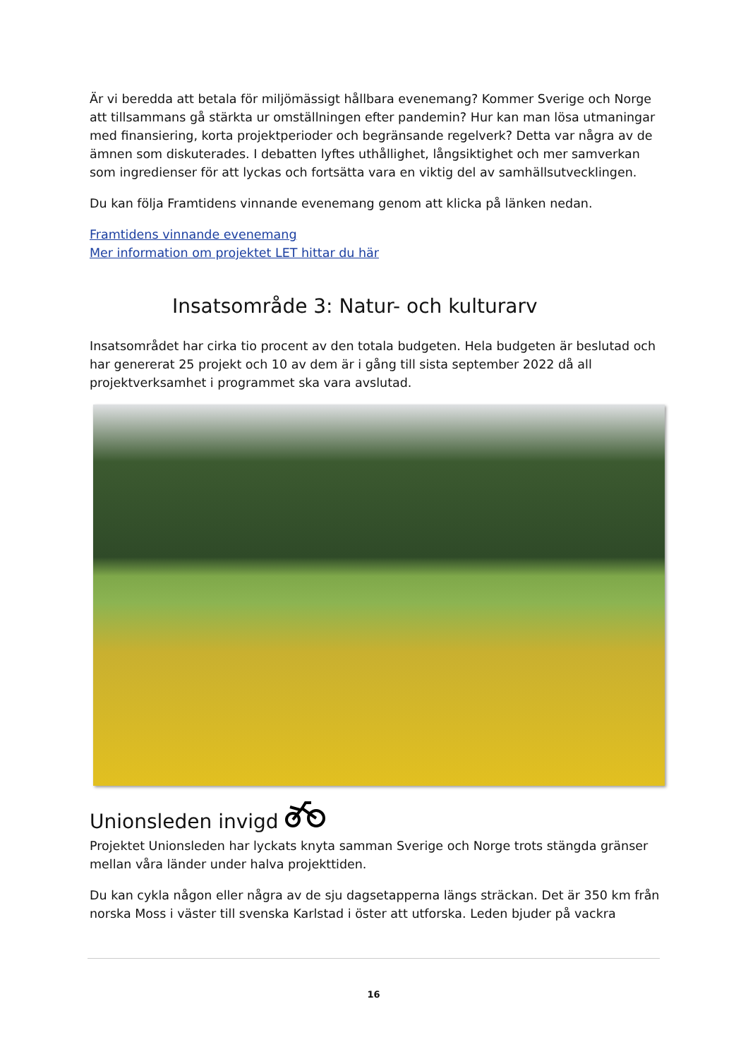Är vi beredda att betala för miljömässigt hållbara evenemang? Kommer Sverige och Norge att tillsammans gå stärkta ur omställningen efter pandemin? Hur kan man lösa utmaningar med finansiering, korta projektperioder och begränsande regelverk? Detta var några av de ämnen som diskuterades. I debatten lyftes uthållighet, långsiktighet och mer samverkan som ingredienser för att lyckas och fortsätta vara en viktig del av samhällsutvecklingen.
Du kan följa Framtidens vinnande evenemang genom att klicka på länken nedan.
Framtidens vinnande evenemang
Mer information om projektet LET hittar du här
Insatsområde 3: Natur- och kulturarv
Insatsområdet har cirka tio procent av den totala budgeten. Hela budgeten är beslutad och har genererat 25 projekt och 10 av dem är i gång till sista september 2022 då all projektverksamhet i programmet ska vara avslutad.
Unionsleden invigd
Projektet Unionsleden har lyckats knyta samman Sverige och Norge trots stängda gränser mellan våra länder under halva projekttiden.
Du kan cykla någon eller några av de sju dagsetapperna längs sträckan. Det är 350 km från norska Moss i väster till svenska Karlstad i öster att utforska. Leden bjuder på vackra
16